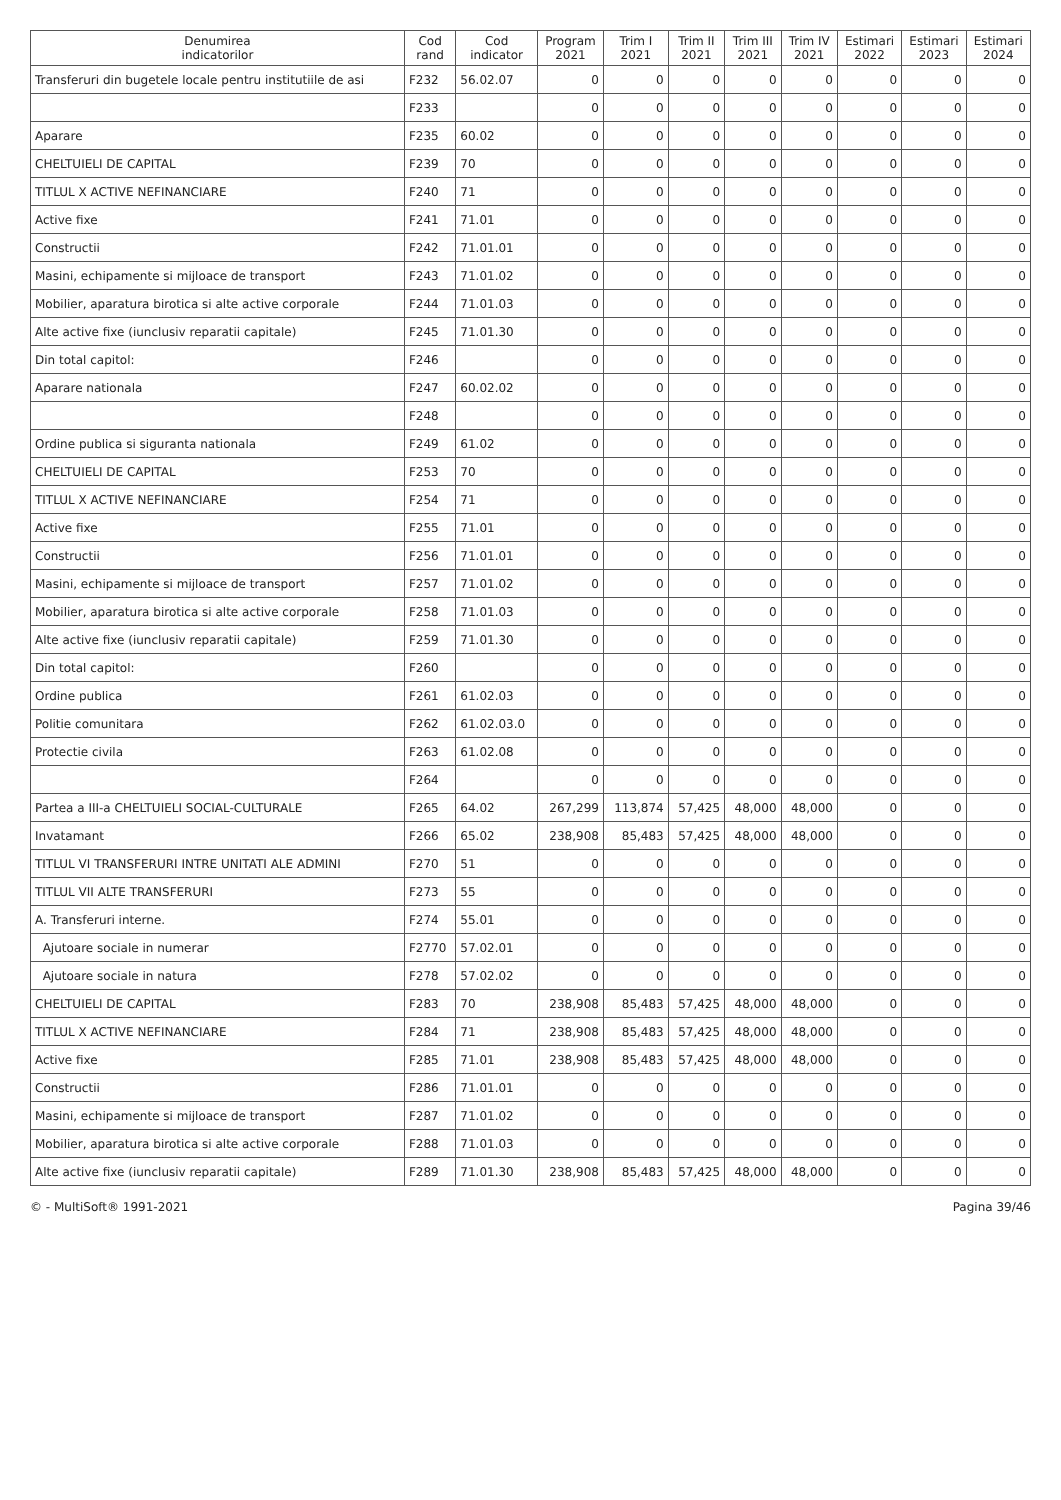| Denumirea indicatorilor | Cod rand | Cod indicator | Program 2021 | Trim I 2021 | Trim II 2021 | Trim III 2021 | Trim IV 2021 | Estimari 2022 | Estimari 2023 | Estimari 2024 |
| --- | --- | --- | --- | --- | --- | --- | --- | --- | --- | --- |
| Transferuri din bugetele locale pentru institutiile de asi | F232 | 56.02.07 | 0 | 0 | 0 | 0 | 0 | 0 | 0 | 0 |
| | F233 | | 0 | 0 | 0 | 0 | 0 | 0 | 0 | 0 |
| Aparare | F235 | 60.02 | 0 | 0 | 0 | 0 | 0 | 0 | 0 | 0 |
| CHELTUIELI DE CAPITAL | F239 | 70 | 0 | 0 | 0 | 0 | 0 | 0 | 0 | 0 |
| TITLUL X ACTIVE NEFINANCIARE | F240 | 71 | 0 | 0 | 0 | 0 | 0 | 0 | 0 | 0 |
| Active fixe | F241 | 71.01 | 0 | 0 | 0 | 0 | 0 | 0 | 0 | 0 |
| Constructii | F242 | 71.01.01 | 0 | 0 | 0 | 0 | 0 | 0 | 0 | 0 |
| Masini, echipamente si mijloace de transport | F243 | 71.01.02 | 0 | 0 | 0 | 0 | 0 | 0 | 0 | 0 |
| Mobilier, aparatura birotica si alte active corporale | F244 | 71.01.03 | 0 | 0 | 0 | 0 | 0 | 0 | 0 | 0 |
| Alte active fixe (iunclusiv reparatii capitale) | F245 | 71.01.30 | 0 | 0 | 0 | 0 | 0 | 0 | 0 | 0 |
| Din total capitol: | F246 | | 0 | 0 | 0 | 0 | 0 | 0 | 0 | 0 |
| Aparare nationala | F247 | 60.02.02 | 0 | 0 | 0 | 0 | 0 | 0 | 0 | 0 |
| | F248 | | 0 | 0 | 0 | 0 | 0 | 0 | 0 | 0 |
| Ordine publica si siguranta nationala | F249 | 61.02 | 0 | 0 | 0 | 0 | 0 | 0 | 0 | 0 |
| CHELTUIELI DE CAPITAL | F253 | 70 | 0 | 0 | 0 | 0 | 0 | 0 | 0 | 0 |
| TITLUL X ACTIVE NEFINANCIARE | F254 | 71 | 0 | 0 | 0 | 0 | 0 | 0 | 0 | 0 |
| Active fixe | F255 | 71.01 | 0 | 0 | 0 | 0 | 0 | 0 | 0 | 0 |
| Constructii | F256 | 71.01.01 | 0 | 0 | 0 | 0 | 0 | 0 | 0 | 0 |
| Masini, echipamente si mijloace de transport | F257 | 71.01.02 | 0 | 0 | 0 | 0 | 0 | 0 | 0 | 0 |
| Mobilier, aparatura birotica si alte active corporale | F258 | 71.01.03 | 0 | 0 | 0 | 0 | 0 | 0 | 0 | 0 |
| Alte active fixe (iunclusiv reparatii capitale) | F259 | 71.01.30 | 0 | 0 | 0 | 0 | 0 | 0 | 0 | 0 |
| Din total capitol: | F260 | | 0 | 0 | 0 | 0 | 0 | 0 | 0 | 0 |
| Ordine publica | F261 | 61.02.03 | 0 | 0 | 0 | 0 | 0 | 0 | 0 | 0 |
| Politie comunitara | F262 | 61.02.03.0 | 0 | 0 | 0 | 0 | 0 | 0 | 0 | 0 |
| Protectie civila | F263 | 61.02.08 | 0 | 0 | 0 | 0 | 0 | 0 | 0 | 0 |
| | F264 | | 0 | 0 | 0 | 0 | 0 | 0 | 0 | 0 |
| Partea a III-a CHELTUIELI SOCIAL-CULTURALE | F265 | 64.02 | 267,299 | 113,874 | 57,425 | 48,000 | 48,000 | 0 | 0 | 0 |
| Invatamant | F266 | 65.02 | 238,908 | 85,483 | 57,425 | 48,000 | 48,000 | 0 | 0 | 0 |
| TITLUL VI TRANSFERURI INTRE UNITATI ALE ADMINI | F270 | 51 | 0 | 0 | 0 | 0 | 0 | 0 | 0 | 0 |
| TITLUL VII ALTE TRANSFERURI | F273 | 55 | 0 | 0 | 0 | 0 | 0 | 0 | 0 | 0 |
| A. Transferuri interne. | F274 | 55.01 | 0 | 0 | 0 | 0 | 0 | 0 | 0 | 0 |
| Ajutoare sociale in numerar | F2770 | 57.02.01 | 0 | 0 | 0 | 0 | 0 | 0 | 0 | 0 |
| Ajutoare sociale in natura | F278 | 57.02.02 | 0 | 0 | 0 | 0 | 0 | 0 | 0 | 0 |
| CHELTUIELI DE CAPITAL | F283 | 70 | 238,908 | 85,483 | 57,425 | 48,000 | 48,000 | 0 | 0 | 0 |
| TITLUL X ACTIVE NEFINANCIARE | F284 | 71 | 238,908 | 85,483 | 57,425 | 48,000 | 48,000 | 0 | 0 | 0 |
| Active fixe | F285 | 71.01 | 238,908 | 85,483 | 57,425 | 48,000 | 48,000 | 0 | 0 | 0 |
| Constructii | F286 | 71.01.01 | 0 | 0 | 0 | 0 | 0 | 0 | 0 | 0 |
| Masini, echipamente si mijloace de transport | F287 | 71.01.02 | 0 | 0 | 0 | 0 | 0 | 0 | 0 | 0 |
| Mobilier, aparatura birotica si alte active corporale | F288 | 71.01.03 | 0 | 0 | 0 | 0 | 0 | 0 | 0 | 0 |
| Alte active fixe (iunclusiv reparatii capitale) | F289 | 71.01.30 | 238,908 | 85,483 | 57,425 | 48,000 | 48,000 | 0 | 0 | 0 |
© - MultiSoft® 1991-2021 Pagina 39/46